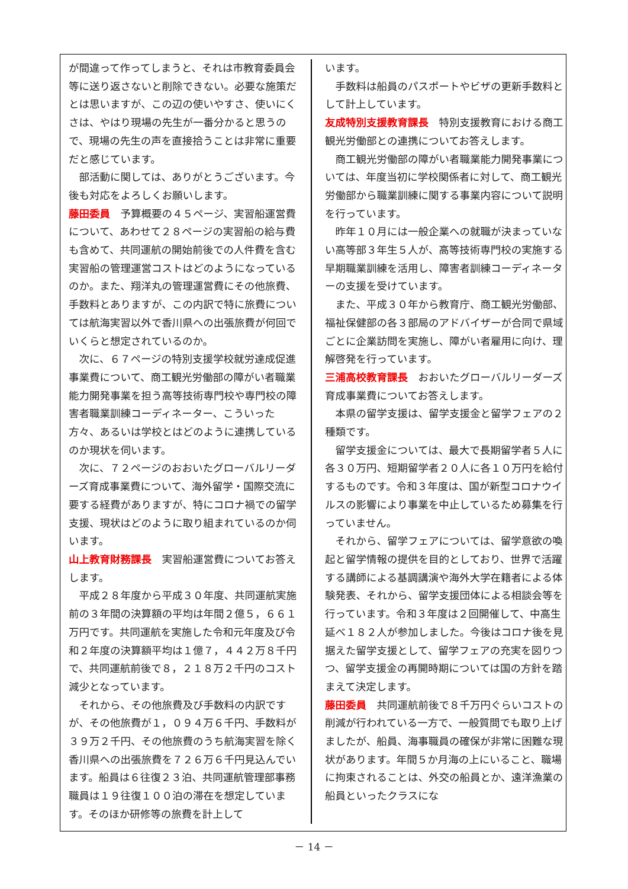が間違って作ってしまうと、それは市教育委員会等に送り返さないと削除できない。必要な施策だとは思いますが、この辺の使いやすさ、使いにくさは、やはり現場の先生が一番分かると思うので、現場の先生の声を直接拾うことは非常に重要だと感じています。
部活動に関しては、ありがとうございます。今後も対応をよろしくお願いします。
藤田委員　予算概要の４５ページ、実習船運営費について、あわせて２８ページの実習船の給与費も含めて、共同運航の開始前後での人件費を含む実習船の管理運営コストはどのようになっているのか。また、翔洋丸の管理運営費にその他旅費、手数料とありますが、この内訳で特に旅費については航海実習以外で香川県への出張旅費が何回でいくらと想定されているのか。
次に、６７ページの特別支援学校就労達成促進事業費について、商工観光労働部の障がい者職業能力開発事業を担う高等技術専門校や専門校の障害者職業訓練コーディネーター、こういった方々、あるいは学校とはどのように連携しているのか現状を伺います。
次に、７２ページのおおいたグローバルリーダーズ育成事業費について、海外留学・国際交流に要する経費がありますが、特にコロナ禍での留学支援、現状はどのように取り組まれているのか伺います。
山上教育財務課長　実習船運営費についてお答えします。
平成２８年度から平成３０年度、共同運航実施前の３年間の決算額の平均は年間２億５，６６１万円です。共同運航を実施した令和元年度及び令和２年度の決算額平均は１億７，４４２万８千円で、共同運航前後で８，２１８万２千円のコスト減少となっています。
それから、その他旅費及び手数料の内訳ですが、その他旅費が１，０９４万６千円、手数料が３９万２千円、その他旅費のうち航海実習を除く香川県への出張旅費を７２６万６千円見込んでいます。船員は６往復２３泊、共同運航管理部事務職員は１９往復１００泊の滞在を想定しています。そのほか研修等の旅費を計上して
います。
手数料は船員のパスポートやビザの更新手数料として計上しています。
友成特別支援教育課長　特別支援教育における商工観光労働部との連携についてお答えします。
商工観光労働部の障がい者職業能力開発事業については、年度当初に学校関係者に対して、商工観光労働部から職業訓練に関する事業内容について説明を行っています。
昨年１０月には一般企業への就職が決まっていない高等部３年生５人が、高等技術専門校の実施する早期職業訓練を活用し、障害者訓練コーディネーターの支援を受けています。
また、平成３０年から教育庁、商工観光労働部、福祉保健部の各３部局のアドバイザーが合同で県域ごとに企業訪問を実施し、障がい者雇用に向け、理解啓発を行っています。
三浦高校教育課長　おおいたグローバルリーダーズ育成事業費についてお答えします。
本県の留学支援は、留学支援金と留学フェアの２種類です。
留学支援金については、最大で長期留学者５人に各３０万円、短期留学者２０人に各１０万円を給付するものです。令和３年度は、国が新型コロナウイルスの影響により事業を中止しているため募集を行っていません。
それから、留学フェアについては、留学意欲の喚起と留学情報の提供を目的としており、世界で活躍する講師による基調講演や海外大学在籍者による体験発表、それから、留学支援団体による相談会等を行っています。令和３年度は２回開催して、中高生延べ１８２人が参加しました。今後はコロナ後を見据えた留学支援として、留学フェアの充実を図りつつ、留学支援金の再開時期については国の方針を踏まえて決定します。
藤田委員　共同運航前後で８千万円ぐらいコストの削減が行われている一方で、一般質問でも取り上げましたが、船員、海事職員の確保が非常に困難な現状があります。年間５か月海の上にいること、職場に拘束されることは、外交の船員とか、遠洋漁業の船員といったクラスにな
－ 14 －